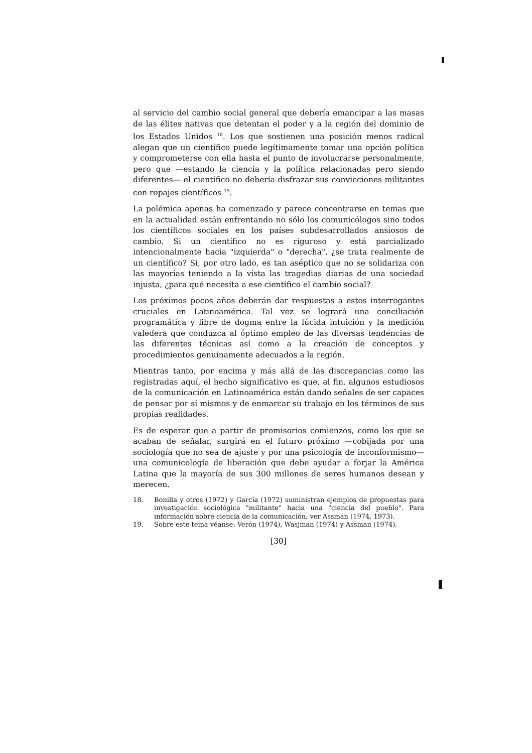al servicio del cambio social general que debería emancipar a las masas de las élites nativas que detentan el poder y a la región del dominio de los Estados Unidos <sup>18</sup>. Los que sostienen una posición menos radical alegan que un científico puede legítimamente tomar una opción política y comprometerse con ella hasta el punto de involucrarse personalmente, pero que —estando la ciencia y la política relacionadas pero siendo diferentes— el científico no debería disfrazar sus convicciones militantes con ropajes científicos <sup>19</sup>.
La polémica apenas ha comenzado y parece concentrarse en temas que en la actualidad están enfrentando no sólo los comunicólogos sino todos los científicos sociales en los países subdesarrollados ansiosos de cambio. Si un científico no es riguroso y está parcializado intencionalmente hacia "izquierda" o "derecha", ¿se trata realmente de un científico? Si, por otro lado, es tan aséptico que no se solidariza con las mayorías teniendo a la vista las tragedias diarias de una sociedad injusta, ¿para qué necesita a ese científico el cambio social?
Los próximos pocos años deberán dar respuestas a estos interrogantes cruciales en Latinoamérica. Tal vez se logrará una conciliación programática y libre de dogma entre la lúcida intuición y la medición valedera que conduzca al óptimo empleo de las diversas tendencias de las diferentes técnicas así como a la creación de conceptos y procedimientos genuinamente adecuados a la región.
Mientras tanto, por encima y más allá de las discrepancias como las registradas aquí, el hecho significativo es que, al fin, algunos estudiosos de la comunicación en Latinoamérica están dando señales de ser capaces de pensar por sí mismos y de enmarcar su trabajo en los términos de sus propias realidades.
Es de esperar que a partir de promisorios comienzos, como los que se acaban de señalar, surgirá en el futuro próximo —cobijada por una sociología que no sea de ajuste y por una psicología de inconformismo— una comunicología de liberación que debe ayudar a forjar la América Latina que la mayoría de sus 300 millones de seres humanos desean y merecen.
18. Bonilla y otros (1972) y García (1972) suministran ejemplos de propuestas para investigación sociológica "militante" hacia una "ciencia del pueblo". Para información sobre ciencia de la comunicación, ver Assman (1974, 1973).
19. Sobre este tema véanse: Verón (1974), Wasjman (1974) y Assman (1974).
[30]